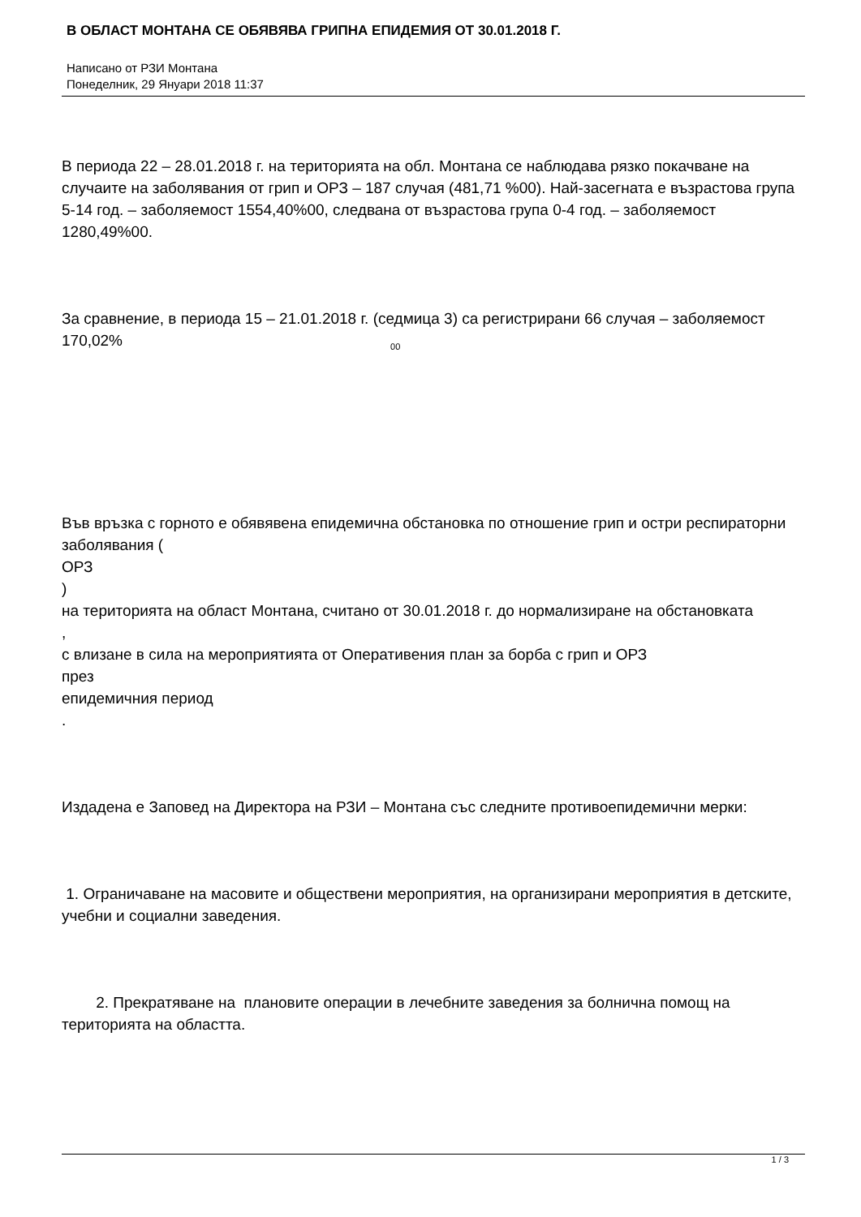В ОБЛАСТ МОНТАНА СЕ ОБЯВЯВА ГРИПНА ЕПИДЕМИЯ ОТ 30.01.2018 Г.
Написано от РЗИ Монтана
Понеделник, 29 Януари 2018 11:37
В периода 22 – 28.01.2018 г. на територията на обл. Монтана се наблюдава рязко покачване на случаите на заболявания от грип и ОРЗ – 187 случая (481,71 %00). Най-засегната е възрастова група 5-14 год. – заболяемост 1554,40%00, следвана от възрастова група 0-4 год. – заболяемост 1280,49%00.
За сравнение, в периода 15 – 21.01.2018 г. (седмица 3) са регистрирани 66 случая – заболяемост 170,02%<sub>00</sub>
Във връзка с горното е обявявена епидемична обстановка по отношение грип и остри респираторни заболявания (
ОРЗ
)
на територията на област Монтана, считано от 30.01.2018 г. до нормализиране на обстановката
,
с влизане в сила на мероприятията от Оперативения план за борба с грип и ОРЗ
през
епидемичния период
.
Издадена е Заповед на Директора на РЗИ – Монтана със следните противоепидемични мерки:
1. Ограничаване на масовите и обществени мероприятия, на организирани мероприятия в детските, учебни и социални заведения.
2. Прекратяване на плановите операции в лечебните заведения за болнична помощ на територията на областта.
1 / 3